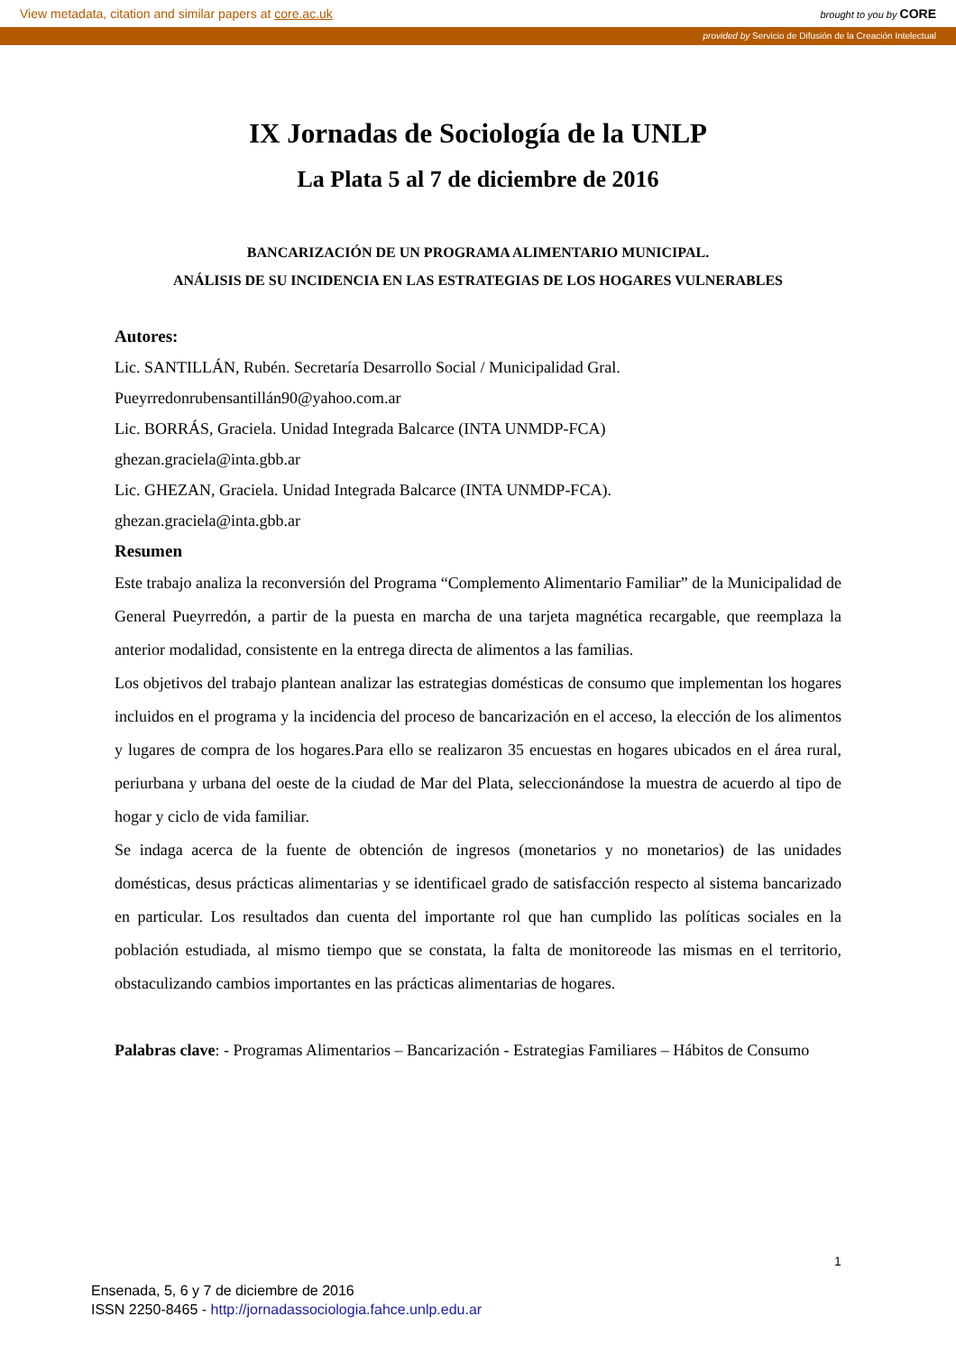View metadata, citation and similar papers at core.ac.uk brought to you by CORE
provided by Servicio de Difusión de la Creación Intelectual
IX Jornadas de Sociología de la UNLP
La Plata 5 al 7 de diciembre de 2016
BANCARIZACIÓN DE UN PROGRAMA ALIMENTARIO MUNICIPAL.
ANÁLISIS DE SU INCIDENCIA EN LAS ESTRATEGIAS DE LOS HOGARES VULNERABLES
Autores:
Lic. SANTILLÁN, Rubén. Secretaría Desarrollo Social / Municipalidad Gral.
Pueyrredonrubensantillán90@yahoo.com.ar
Lic. BORRÁS, Graciela. Unidad Integrada Balcarce (INTA UNMDP-FCA)
ghezan.graciela@inta.gbb.ar
Lic. GHEZAN, Graciela. Unidad Integrada Balcarce (INTA UNMDP-FCA).
ghezan.graciela@inta.gbb.ar
Resumen
Este trabajo analiza la reconversión del Programa “Complemento Alimentario Familiar” de la Municipalidad de General Pueyrredón, a partir de la puesta en marcha de una tarjeta magnética recargable, que reemplaza la anterior modalidad, consistente en la entrega directa de alimentos a las familias.
Los objetivos del trabajo plantean analizar las estrategias domésticas de consumo que implementan los hogares incluidos en el programa y la incidencia del proceso de bancarización en el acceso, la elección de los alimentos y lugares de compra de los hogares.Para ello se realizaron 35 encuestas en hogares ubicados en el área rural, periurbana y urbana del oeste de la ciudad de Mar del Plata, seleccionándose la muestra de acuerdo al tipo de hogar y ciclo de vida familiar.
Se indaga acerca de la fuente de obtención de ingresos (monetarios y no monetarios) de las unidades domésticas, desus prácticas alimentarias y se identificael grado de satisfacción respecto al sistema bancarizado en particular. Los resultados dan cuenta del importante rol que han cumplido las políticas sociales en la población estudiada, al mismo tiempo que se constata, la falta de monitoreode las mismas en el territorio, obstaculizando cambios importantes en las prácticas alimentarias de hogares.
Palabras clave: - Programas Alimentarios – Bancarización - Estrategias Familiares – Hábitos de Consumo
1
Ensenada, 5, 6 y 7 de diciembre de 2016
ISSN 2250-8465 - http://jornadassociologia.fahce.unlp.edu.ar